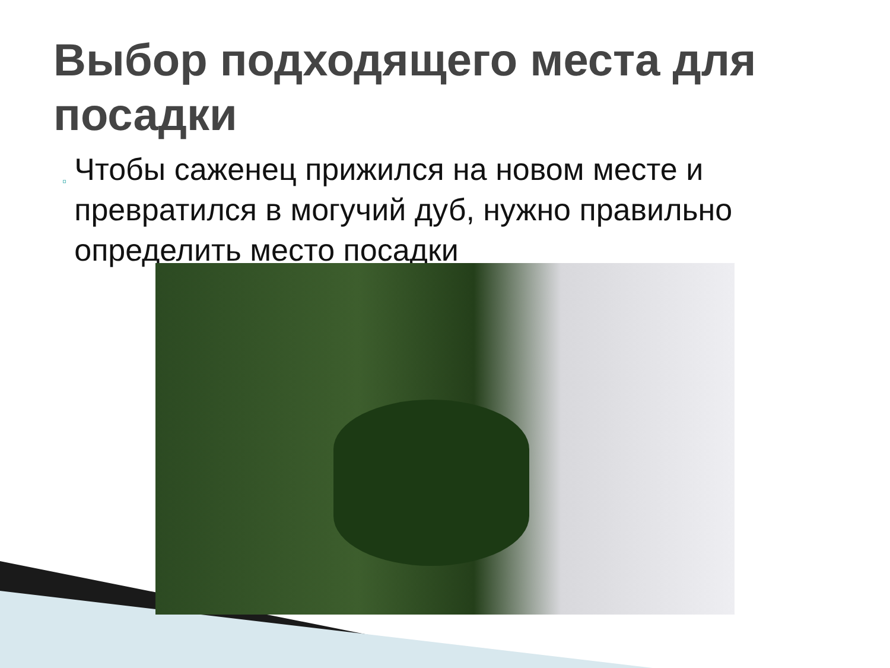Выбор подходящего места для посадки
▫
Чтобы саженец прижился на новом месте и превратился в могучий дуб, нужно правильно определить место посадки